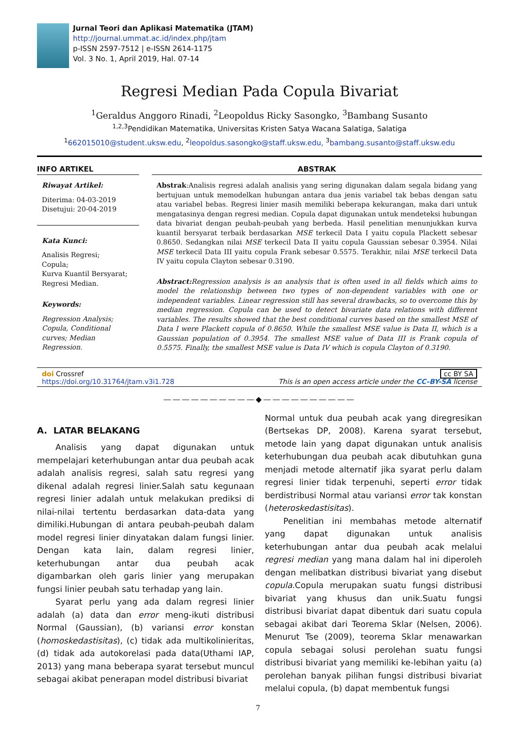Jurnal Teori dan Aplikasi Matematika (JTAM)
http://journal.ummat.ac.id/index.php/jtam
p-ISSN 2597-7512 | e-ISSN 2614-1175
Vol. 3 No. 1, April 2019, Hal. 07-14
Regresi Median Pada Copula Bivariat
<sup>1</sup> Geraldus Anggoro Rinadi, <sup>2</sup>Leopoldus Ricky Sasongko, <sup>3</sup>Bambang Susanto
<sup>1,2,3</sup>Pendidikan Matematika, Universitas Kristen Satya Wacana Salatiga, Salatiga
<sup>1</sup> 662015010@student.uksw.edu, <sup>2</sup>leopoldus.sasongko@staff.uksw.edu, <sup>3</sup>bambang.susanto@staff.uksw.edu
INFO ARTIKEL
Riwayat Artikel:
Diterima: 04-03-2019
Disetujui: 20-04-2019
Kata Kunci:
Analisis Regresi;
Copula;
Kurva Kuantil Bersyarat;
Regresi Median.
Keywords:
Regression Analysis; Copula, Conditional curves; Median Regression.
ABSTRAK
Abstrak:Analisis regresi adalah analisis yang sering digunakan dalam segala bidang yang bertujuan untuk memodelkan hubungan antara dua jenis variabel tak bebas dengan satu atau variabel bebas. Regresi linier masih memiliki beberapa kekurangan, maka dari untuk mengatasinya dengan regresi median. Copula dapat digunakan untuk mendeteksi hubungan data bivariat dengan peubah-peubah yang berbeda. Hasil penelitian menunjukkan kurva kuantil bersyarat terbaik berdasarkan MSE terkecil Data I yaitu copula Plackett sebesar 0.8650. Sedangkan nilai MSE terkecil Data II yaitu copula Gaussian sebesar 0.3954. Nilai MSE terkecil Data III yaitu copula Frank sebesar 0.5575. Terakhir, nilai MSE terkecil Data IV yaitu copula Clayton sebesar 0.3190.
Abstract: Regression analysis is an analysis that is often used in all fields which aims to model the relationship between two types of non-dependent variables with one or independent variables. Linear regression still has several drawbacks, so to overcome this by median regression. Copula can be used to detect bivariate data relations with different variables. The results showed that the best conditional curves based on the smallest MSE of Data I were Plackett copula of 0.8650. While the smallest MSE value is Data II, which is a Gaussian population of 0.3954. The smallest MSE value of Data III is Frank copula of 0.5575. Finally, the smallest MSE value is Data IV which is copula Clayton of 0.3190.
doi Crossref
https://doi.org/10.31764/jtam.v3i1.728
cc BY SA
This is an open access article under the CC–BY-SA license
——————————◆——————————
A. LATAR BELAKANG
Analisis yang dapat digunakan untuk mempelajari keterhubungan antar dua peubah acak adalah analisis regresi, salah satu regresi yang dikenal adalah regresi linier.Salah satu kegunaan regresi linier adalah untuk melakukan prediksi di nilai-nilai tertentu berdasarkan data-data yang dimiliki.Hubungan di antara peubah-peubah dalam model regresi linier dinyatakan dalam fungsi linier. Dengan kata lain, dalam regresi linier, keterhubungan antar dua peubah acak digambarkan oleh garis linier yang merupakan fungsi linier peubah satu terhadap yang lain.
Syarat perlu yang ada dalam regresi linier adalah (a) data dan error meng-ikuti distribusi Normal (Gaussian), (b) variansi error konstan (homoskedastisitas), (c) tidak ada multikolinieritas, (d) tidak ada autokorelasi pada data(Uthami IAP, 2013) yang mana beberapa syarat tersebut muncul sebagai akibat penerapan model distribusi bivariat
Normal untuk dua peubah acak yang diregresikan (Bertsekas DP, 2008). Karena syarat tersebut, metode lain yang dapat digunakan untuk analisis keterhubungan dua peubah acak dibutuhkan guna menjadi metode alternatif jika syarat perlu dalam regresi linier tidak terpenuhi, seperti error tidak berdistribusi Normal atau variansi error tak konstan (heteroskedastisitas).
Penelitian ini membahas metode alternatif yang dapat digunakan untuk analisis keterhubungan antar dua peubah acak melalui regresi median yang mana dalam hal ini diperoleh dengan melibatkan distribusi bivariat yang disebut copula.Copula merupakan suatu fungsi distribusi bivariat yang khusus dan unik.Suatu fungsi distribusi bivariat dapat dibentuk dari suatu copula sebagai akibat dari Teorema Sklar (Nelsen, 2006). Menurut Tse (2009), teorema Sklar menawarkan copula sebagai solusi perolehan suatu fungsi distribusi bivariat yang memiliki ke-lebihan yaitu (a) perolehan banyak pilihan fungsi distribusi bivariat melalui copula, (b) dapat membentuk fungsi
7